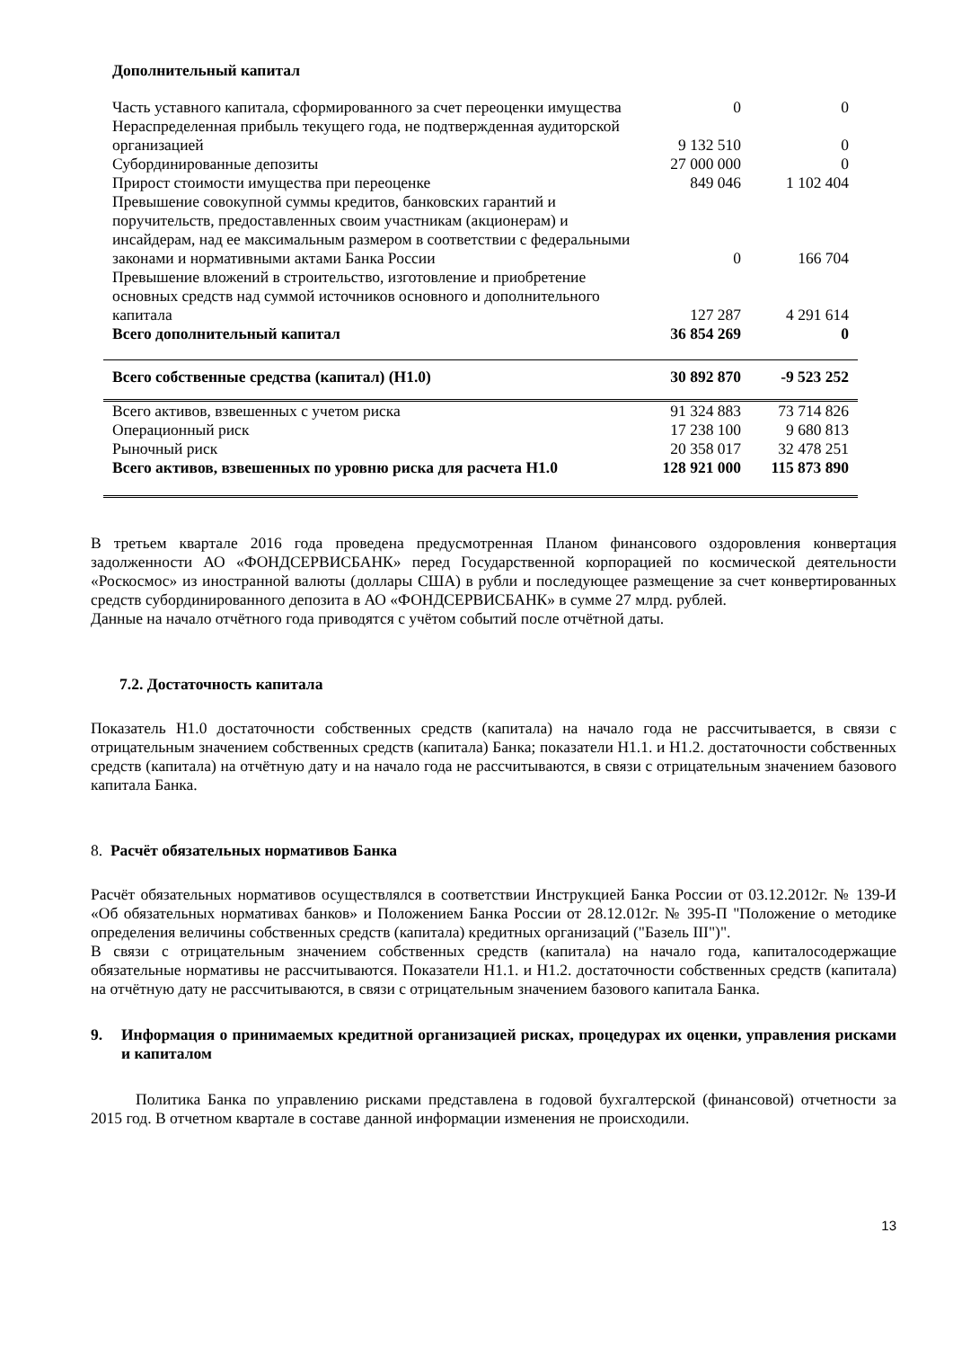| Дополнительный капитал | | |
| Часть уставного капитала, сформированного за счет переоценки имущества | 0 | 0 |
| Нераспределенная прибыль текущего года, не подтвержденная аудиторской организацией | 9 132 510 | 0 |
| Субординированные депозиты | 27 000 000 | 0 |
| Прирост стоимости имущества при переоценке | 849 046 | 1 102 404 |
| Превышение совокупной суммы кредитов, банковских гарантий и поручительств, предоставленных своим участникам (акционерам) и инсайдерам, над ее максимальным размером в соответствии с федеральными законами и нормативными актами Банка России | 0 | 166 704 |
| Превышение вложений в строительство, изготовление и приобретение основных средств над суммой источников основного и дополнительного капитала | 127 287 | 4 291 614 |
| Всего дополнительный капитал | 36 854 269 | 0 |
| Всего собственные средства (капитал) (Н1.0) | 30 892 870 | -9 523 252 |
| Всего активов, взвешенных с учетом риска | 91 324 883 | 73 714 826 |
| Операционный риск | 17 238 100 | 9 680 813 |
| Рыночный риск | 20 358 017 | 32 478 251 |
| Всего активов, взвешенных по уровню риска для расчета Н1.0 | 128 921 000 | 115 873 890 |
В третьем квартале 2016 года проведена предусмотренная Планом финансового оздоровления конвертация задолженности АО «ФОНДСЕРВИСБАНК» перед Государственной корпорацией по космической деятельности «Роскосмос» из иностранной валюты (доллары США) в рубли и последующее размещение за счет конвертированных средств субординированного депозита в АО «ФОНДСЕРВИСБАНК» в сумме 27 млрд. рублей.
Данные на начало отчётного года приводятся с учётом событий после отчётной даты.
7.2. Достаточность капитала
Показатель Н1.0 достаточности собственных средств (капитала) на начало года не рассчитывается, в связи с отрицательным значением собственных средств (капитала) Банка; показатели Н1.1. и Н1.2. достаточности собственных средств (капитала) на отчётную дату и на начало года не рассчитываются, в связи с отрицательным значением базового капитала Банка.
8. Расчёт обязательных нормативов Банка
Расчёт обязательных нормативов осуществлялся в соответствии Инструкцией Банка России от 03.12.2012г. № 139-И «Об обязательных нормативах банков» и Положением Банка России от 28.12.012г. № 395-П "Положение о методике определения величины собственных средств (капитала) кредитных организаций ("Базель III")".
В связи с отрицательным значением собственных средств (капитала) на начало года, капиталосодержащие обязательные нормативы не рассчитываются. Показатели Н1.1. и Н1.2. достаточности собственных средств (капитала) на отчётную дату не рассчитываются, в связи с отрицательным значением базового капитала Банка.
9. Информация о принимаемых кредитной организацией рисках, процедурах их оценки, управления рисками и капиталом
Политика Банка по управлению рисками представлена в годовой бухгалтерской (финансовой) отчетности за 2015 год. В отчетном квартале в составе данной информации изменения не происходили.
13